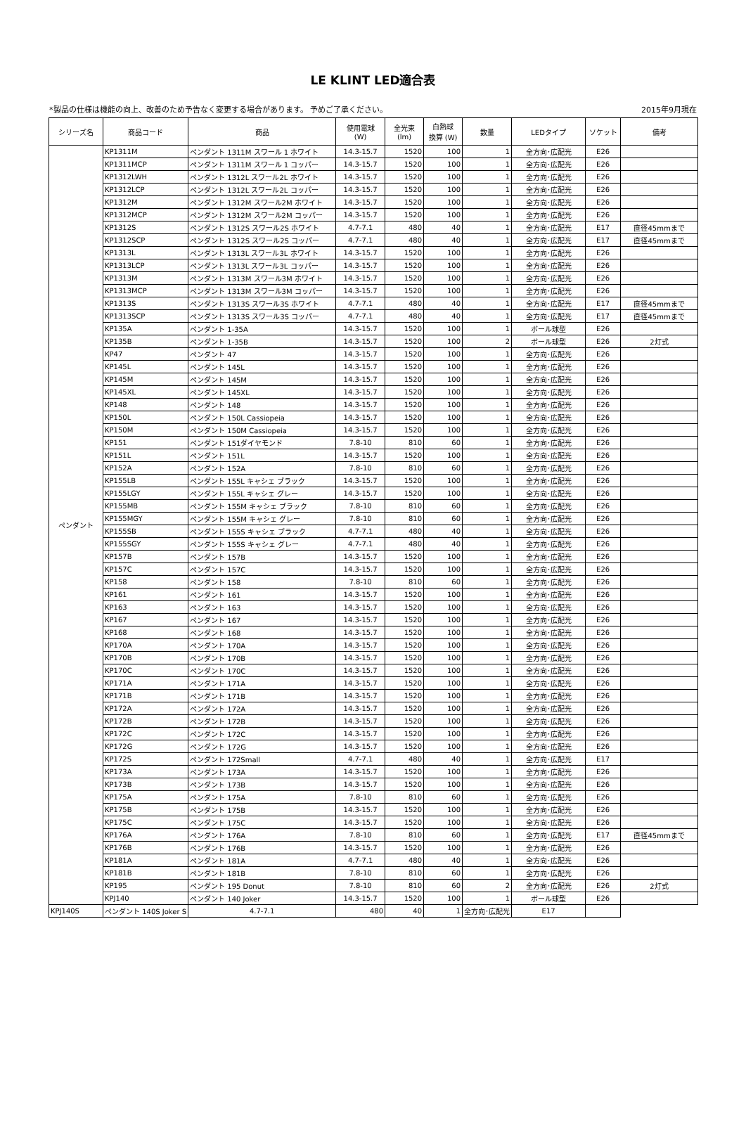LE KLINT LED適合表
*製品の仕様は機能の向上、改善のため予告なく変更する場合があります。 予めご了承ください。 2015年9月現在
| シリーズ名 | 商品コード | 商品 | 使用電球 (W) | 全光束 (lm) | 白熱球 換算 (W) | 数量 | LEDタイプ | ソケット | 備考 |
| --- | --- | --- | --- | --- | --- | --- | --- | --- | --- |
| ペンダント | KP1311M | ペンダント 1311M スワール 1 ホワイト | 14.3-15.7 | 1520 | 100 | 1 | 全方向･広配光 | E26 | |
| | KP1311MCP | ペンダント 1311M スワール 1 コッパー | 14.3-15.7 | 1520 | 100 | 1 | 全方向･広配光 | E26 | |
| | KP1312LWH | ペンダント 1312L スワール2L ホワイト | 14.3-15.7 | 1520 | 100 | 1 | 全方向･広配光 | E26 | |
| | KP1312LCP | ペンダント 1312L スワール2L コッパー | 14.3-15.7 | 1520 | 100 | 1 | 全方向･広配光 | E26 | |
| | KP1312M | ペンダント 1312M スワール2M ホワイト | 14.3-15.7 | 1520 | 100 | 1 | 全方向･広配光 | E26 | |
| | KP1312MCP | ペンダント 1312M スワール2M コッパー | 14.3-15.7 | 1520 | 100 | 1 | 全方向･広配光 | E26 | |
| | KP1312S | ペンダント 1312S スワール2S ホワイト | 4.7-7.1 | 480 | 40 | 1 | 全方向･広配光 | E17 | 直径45mmまで |
| | KP1312SCP | ペンダント 1312S スワール2S コッパー | 4.7-7.1 | 480 | 40 | 1 | 全方向･広配光 | E17 | 直径45mmまで |
| | KP1313L | ペンダント 1313L スワール3L ホワイト | 14.3-15.7 | 1520 | 100 | 1 | 全方向･広配光 | E26 | |
| | KP1313LCP | ペンダント 1313L スワール3L コッパー | 14.3-15.7 | 1520 | 100 | 1 | 全方向･広配光 | E26 | |
| | KP1313M | ペンダント 1313M スワール3M ホワイト | 14.3-15.7 | 1520 | 100 | 1 | 全方向･広配光 | E26 | |
| | KP1313MCP | ペンダント 1313M スワール3M コッパー | 14.3-15.7 | 1520 | 100 | 1 | 全方向･広配光 | E26 | |
| | KP1313S | ペンダント 1313S スワール3S ホワイト | 4.7-7.1 | 480 | 40 | 1 | 全方向･広配光 | E17 | 直径45mmまで |
| | KP1313SCP | ペンダント 1313S スワール3S コッパー | 4.7-7.1 | 480 | 40 | 1 | 全方向･広配光 | E17 | 直径45mmまで |
| | KP135A | ペンダント 1-35A | 14.3-15.7 | 1520 | 100 | 1 | ボール球型 | E26 | |
| | KP135B | ペンダント 1-35B | 14.3-15.7 | 1520 | 100 | 2 | ボール球型 | E26 | 2灯式 |
| | KP47 | ペンダント 47 | 14.3-15.7 | 1520 | 100 | 1 | 全方向･広配光 | E26 | |
| | KP145L | ペンダント 145L | 14.3-15.7 | 1520 | 100 | 1 | 全方向･広配光 | E26 | |
| | KP145M | ペンダント 145M | 14.3-15.7 | 1520 | 100 | 1 | 全方向･広配光 | E26 | |
| | KP145XL | ペンダント 145XL | 14.3-15.7 | 1520 | 100 | 1 | 全方向･広配光 | E26 | |
| | KP148 | ペンダント 148 | 14.3-15.7 | 1520 | 100 | 1 | 全方向･広配光 | E26 | |
| | KP150L | ペンダント 150L Cassiopeia | 14.3-15.7 | 1520 | 100 | 1 | 全方向･広配光 | E26 | |
| | KP150M | ペンダント 150M Cassiopeia | 14.3-15.7 | 1520 | 100 | 1 | 全方向･広配光 | E26 | |
| | KP151 | ペンダント 151ダイヤモンド | 7.8-10 | 810 | 60 | 1 | 全方向･広配光 | E26 | |
| | KP151L | ペンダント 151L | 14.3-15.7 | 1520 | 100 | 1 | 全方向･広配光 | E26 | |
| | KP152A | ペンダント 152A | 7.8-10 | 810 | 60 | 1 | 全方向･広配光 | E26 | |
| | KP155LB | ペンダント 155L キャシェ ブラック | 14.3-15.7 | 1520 | 100 | 1 | 全方向･広配光 | E26 | |
| | KP155LGY | ペンダント 155L キャシェ グレー | 14.3-15.7 | 1520 | 100 | 1 | 全方向･広配光 | E26 | |
| | KP155MB | ペンダント 155M キャシェ ブラック | 7.8-10 | 810 | 60 | 1 | 全方向･広配光 | E26 | |
| | KP155MGY | ペンダント 155M キャシェ グレー | 7.8-10 | 810 | 60 | 1 | 全方向･広配光 | E26 | |
| | KP155SB | ペンダント 155S キャシェ ブラック | 4.7-7.1 | 480 | 40 | 1 | 全方向･広配光 | E26 | |
| | KP155SGY | ペンダント 155S キャシェ グレー | 4.7-7.1 | 480 | 40 | 1 | 全方向･広配光 | E26 | |
| | KP157B | ペンダント 157B | 14.3-15.7 | 1520 | 100 | 1 | 全方向･広配光 | E26 | |
| | KP157C | ペンダント 157C | 14.3-15.7 | 1520 | 100 | 1 | 全方向･広配光 | E26 | |
| | KP158 | ペンダント 158 | 7.8-10 | 810 | 60 | 1 | 全方向･広配光 | E26 | |
| | KP161 | ペンダント 161 | 14.3-15.7 | 1520 | 100 | 1 | 全方向･広配光 | E26 | |
| | KP163 | ペンダント 163 | 14.3-15.7 | 1520 | 100 | 1 | 全方向･広配光 | E26 | |
| | KP167 | ペンダント 167 | 14.3-15.7 | 1520 | 100 | 1 | 全方向･広配光 | E26 | |
| | KP168 | ペンダント 168 | 14.3-15.7 | 1520 | 100 | 1 | 全方向･広配光 | E26 | |
| | KP170A | ペンダント 170A | 14.3-15.7 | 1520 | 100 | 1 | 全方向･広配光 | E26 | |
| | KP170B | ペンダント 170B | 14.3-15.7 | 1520 | 100 | 1 | 全方向･広配光 | E26 | |
| | KP170C | ペンダント 170C | 14.3-15.7 | 1520 | 100 | 1 | 全方向･広配光 | E26 | |
| | KP171A | ペンダント 171A | 14.3-15.7 | 1520 | 100 | 1 | 全方向･広配光 | E26 | |
| | KP171B | ペンダント 171B | 14.3-15.7 | 1520 | 100 | 1 | 全方向･広配光 | E26 | |
| | KP172A | ペンダント 172A | 14.3-15.7 | 1520 | 100 | 1 | 全方向･広配光 | E26 | |
| | KP172B | ペンダント 172B | 14.3-15.7 | 1520 | 100 | 1 | 全方向･広配光 | E26 | |
| | KP172C | ペンダント 172C | 14.3-15.7 | 1520 | 100 | 1 | 全方向･広配光 | E26 | |
| | KP172G | ペンダント 172G | 14.3-15.7 | 1520 | 100 | 1 | 全方向･広配光 | E26 | |
| | KP172S | ペンダント 172Small | 4.7-7.1 | 480 | 40 | 1 | 全方向･広配光 | E17 | |
| | KP173A | ペンダント 173A | 14.3-15.7 | 1520 | 100 | 1 | 全方向･広配光 | E26 | |
| | KP173B | ペンダント 173B | 14.3-15.7 | 1520 | 100 | 1 | 全方向･広配光 | E26 | |
| | KP175A | ペンダント 175A | 7.8-10 | 810 | 60 | 1 | 全方向･広配光 | E26 | |
| | KP175B | ペンダント 175B | 14.3-15.7 | 1520 | 100 | 1 | 全方向･広配光 | E26 | |
| | KP175C | ペンダント 175C | 14.3-15.7 | 1520 | 100 | 1 | 全方向･広配光 | E26 | |
| | KP176A | ペンダント 176A | 7.8-10 | 810 | 60 | 1 | 全方向･広配光 | E17 | 直径45mmまで |
| | KP176B | ペンダント 176B | 14.3-15.7 | 1520 | 100 | 1 | 全方向･広配光 | E26 | |
| | KP181A | ペンダント 181A | 4.7-7.1 | 480 | 40 | 1 | 全方向･広配光 | E26 | |
| | KP181B | ペンダント 181B | 7.8-10 | 810 | 60 | 1 | 全方向･広配光 | E26 | |
| | KP195 | ペンダント 195 Donut | 7.8-10 | 810 | 60 | 2 | 全方向･広配光 | E26 | 2灯式 |
| | KPJ140 | ペンダント 140 Joker | 14.3-15.7 | 1520 | 100 | 1 | ボール球型 | E26 | |
| KPJ140S | ペンダント 140S Joker S | 4.7-7.1 | 480 | 40 | 1 | 全方向･広配光 | E17 | | |